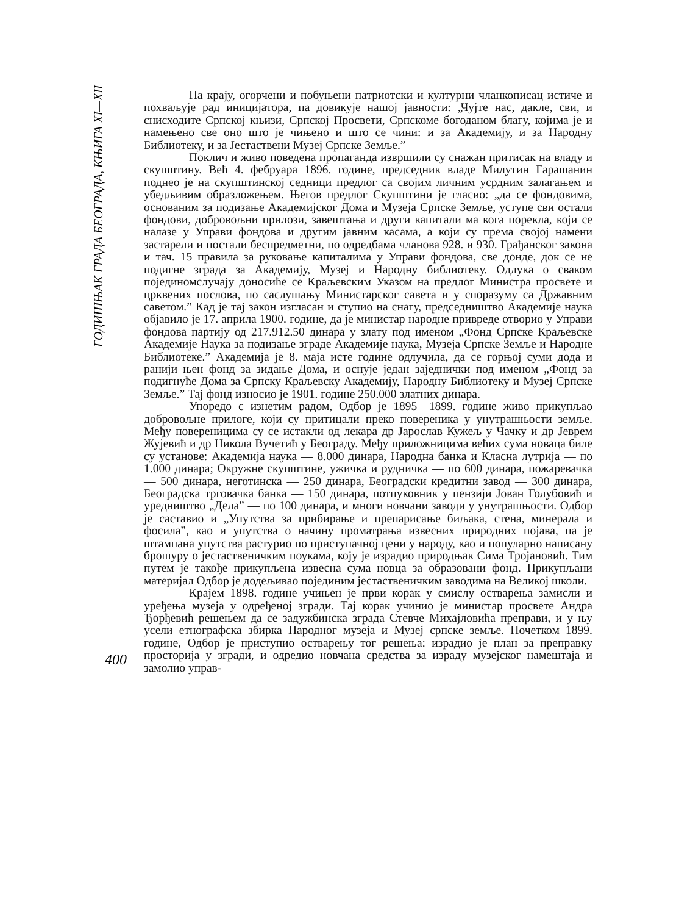ГОДИШЊАК ГРАДА БЕОГРАДА, КЊИГА XI—XII
400
На крају, огорчени и побуњени патриотски и културни чланкописац истиче и похваљује рад иницијатора, па довикује нашој јавности: „Чујте нас, дакле, сви, и снисходите Српској књизи, Српској Просвети, Српскоме богоданом благу, којима је и намењено све оно што је чињено и што се чини: и за Академију, и за Народну Библиотеку, и за Јестаствени Музеј Српске Земље.”
Поклич и живо поведена пропаганда извршили су снажан притисак на владу и скупштину. Већ 4. фебруара 1896. године, председник владе Милутин Гарашанин поднео је на скупштинској седници предлог са својим личним усрдним залагањем и убедљивим образложењем. Његов предлог Скупштини је гласио: „да се фондовима, основаним за подизање Академијског Дома и Музеја Српске Земље, уступе сви остали фондови, добровољни прилози, завештања и други капитали ма кога порекла, који се налазе у Управи фондова и другим јавним касама, а који су према својој намени застарели и постали беспредметни, по одредбама чланова 928. и 930. Грађанског закона и тач. 15 правила за руковање капиталима у Управи фондова, све донде, док се не подигне зграда за Академију, Музеј и Народну библиотеку. Одлука о сваком појединомслучају доносиће се Краљевским Указом на предлог Министра просвете и црквених послова, по саслушању Министарског савета и у споразуму са Државним саветом.” Кад је тај закон изгласан и ступио на снагу, председништво Академије наука објавило је 17. априла 1900. године, да је министар народне привреде отворио у Управи фондова партију од 217.912.50 динара у злату под именом „Фонд Српске Краљевске Академије Наука за подизање зграде Академије наука, Музеја Српске Земље и Народне Библиотеке.” Академија је 8. маја исте године одлучила, да се горњој суми дода и ранији њен фонд за зидање Дома, и оснује један заједнички под именом „Фонд за подигнуће Дома за Српску Краљевску Академију, Народну Библиотеку и Музеј Српске Земље.” Тај фонд износио је 1901. године 250.000 златних динара.
Упоредо с изнетим радом, Одбор је 1895—1899. године живо прикупљао добровољне прилоге, који су притицали преко повереника у унутрашњости земље. Међу повереницима су се истакли од лекара др Јарослав Кужељ у Чачку и др Јеврем Жујевић и др Никола Вучетић у Београду. Међу приложницима већих сума новаца биле су установе: Академија наука — 8.000 динара, Народна банка и Класна лутрија — по 1.000 динара; Окружне скупштине, ужичка и рудничка — по 600 динара, пожаревачка — 500 динара, неготинска — 250 динара, Београдски кредитни завод — 300 динара, Београдска трговачка банка — 150 динара, потпуковник у пензији Јован Голубовић и уредништво „Дела” — по 100 динара, и многи новчани заводи у унутрашњости. Одбор је саставио и „Упутства за прибирање и препарисање биљака, стена, минерала и фосила”, као и упутства о начину проматрања извесних природних појава, па је штампана упутства растурио по приступачној цени у народу, као и популарно написану брошуру о јестаственичким поукама, коју је израдио природњак Сима Тројановић. Тим путем је такође прикупљена извесна сума новца за образовани фонд. Прикупљани материјал Одбор је додељивао појединим јестаственичким заводима на Великој школи.
Крајем 1898. године учињен је први корак у смислу остварења замисли и уређења музеја у одређеној згради. Тај корак учинио је министар просвете Андра Ђорђевић решењем да се задужбинска зграда Стевче Михајловића преправи, и у њу усели етнографска збирка Народног музеја и Музеј српске земље. Почетком 1899. године, Одбор је приступио остварењу тог решења: израдио је план за преправку просторија у згради, и одредио новчана средства за израду музејског намештаја и замолио управ-